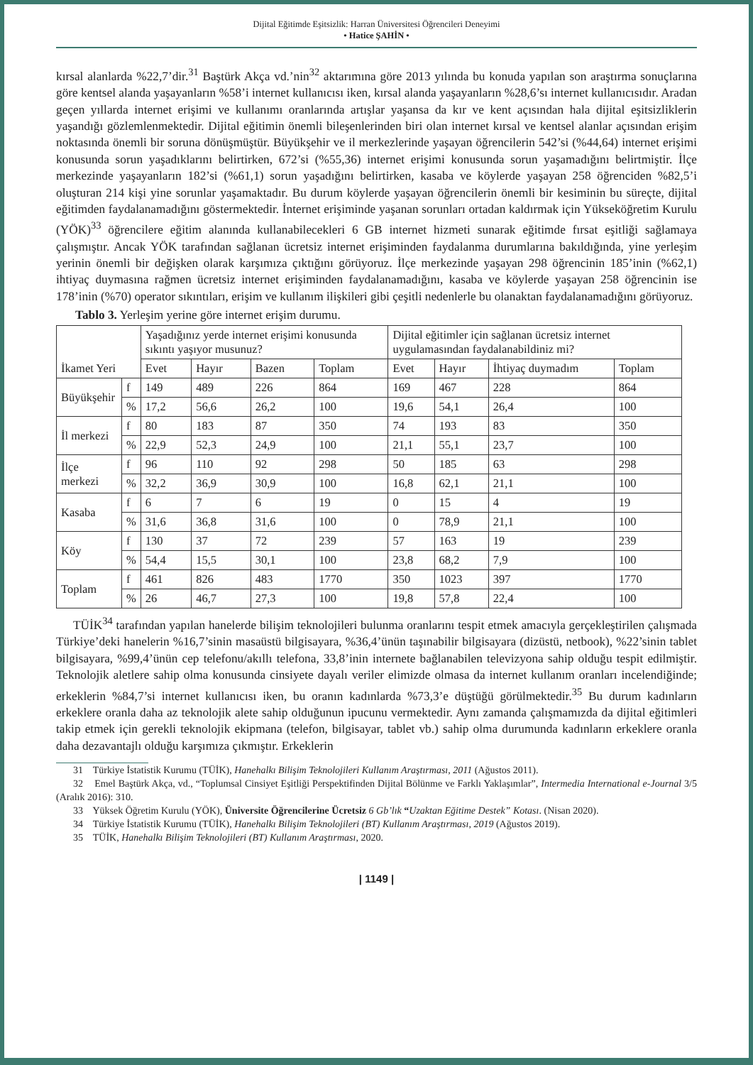Dijital Eğitimde Eşitsizlik: Harran Üniversitesi Öğrencileri Deneyimi
• Hatice ŞAHİN •
kırsal alanlarda %22,7’dir.<sup>31</sup> Baştürk Akça vd.’nin<sup>32</sup> aktarımına göre 2013 yılında bu konuda yapılan son araştırma sonuçlarına göre kentsel alanda yaşayanların %58’i internet kullanıcısı iken, kırsal alanda yaşayanların %28,6’sı internet kullanıcısıdır. Aradan geçen yıllarda internet erişimi ve kullanımı oranlarında artışlar yaşansa da kır ve kent açısından hala dijital eşitsizliklerin yaşandığı gözlemlenmektedir. Dijital eğitimin önemli bileşenlerinden biri olan internet kırsal ve kentsel alanlar açısından erişim noktasında önemli bir soruna dönüşmüştür. Büyükşehir ve il merkezlerinde yaşayan öğrencilerin 542’si (%44,64) internet erişimi konusunda sorun yaşadıklarını belirtirken, 672’si (%55,36) internet erişimi konusunda sorun yaşamadığını belirtmiştir. İlçe merkezinde yaşayanların 182’si (%61,1) sorun yaşadığını belirtirken, kasaba ve köylerde yaşayan 258 öğrenciden %82,5’i oluşturan 214 kişi yine sorunlar yaşamaktadır. Bu durum köylerde yaşayan öğrencilerin önemli bir kesiminin bu süreçte, dijital eğitimden faydalanamadığını göstermektedir. İnternet erişiminde yaşanan sorunları ortadan kaldırmak için Yükseköğretim Kurulu (YÖK)<sup>33</sup> öğrencilere eğitim alanında kullanabilecekleri 6 GB internet hizmeti sunarak eğitimde fırsat eşitliği sağlamaya çalışmıştır. Ancak YÖK tarafından sağlanan ücretsiz internet erişiminden faydalanma durumlarına bakıldığında, yine yerleşim yerinin önemli bir değişken olarak karşımıza çıktığını görüyoruz. İlçe merkezinde yaşayan 298 öğrencinin 185’inin (%62,1) ihtiyaç duymasına rağmen ücretsiz internet erişiminden faydalanamadığını, kasaba ve köylerde yaşayan 258 öğrencinin ise 178’inin (%70) operator sıkıntıları, erişim ve kullanım ilişkileri gibi çeşitli nedenlerle bu olanaktan faydalanamadığını görüyoruz.
Tablo 3. Yerleşim yerine göre internet erişim durumu.
| İkamet Yeri | | Yaşadığınız yerde internet erişimi konusunda sıkıntı yaşıyor musunuz? | | | | Dijital eğitimler için sağlanan ücretsiz internet uygulamasından faydalanabildiniz mi? | | | |
| --- | --- | --- | --- | --- | --- | --- | --- | --- | --- |
| | | Evet | Hayır | Bazen | Toplam | Evet | Hayır | İhtiyaç duymadım | Toplam |
| Büyükşehir | f | 149 | 489 | 226 | 864 | 169 | 467 | 228 | 864 |
| | % | 17,2 | 56,6 | 26,2 | 100 | 19,6 | 54,1 | 26,4 | 100 |
| İl merkezi | f | 80 | 183 | 87 | 350 | 74 | 193 | 83 | 350 |
| | % | 22,9 | 52,3 | 24,9 | 100 | 21,1 | 55,1 | 23,7 | 100 |
| İlçe merkezi | f | 96 | 110 | 92 | 298 | 50 | 185 | 63 | 298 |
| | % | 32,2 | 36,9 | 30,9 | 100 | 16,8 | 62,1 | 21,1 | 100 |
| Kasaba | f | 6 | 7 | 6 | 19 | 0 | 15 | 4 | 19 |
| | % | 31,6 | 36,8 | 31,6 | 100 | 0 | 78,9 | 21,1 | 100 |
| Köy | f | 130 | 37 | 72 | 239 | 57 | 163 | 19 | 239 |
| | % | 54,4 | 15,5 | 30,1 | 100 | 23,8 | 68,2 | 7,9 | 100 |
| Toplam | f | 461 | 826 | 483 | 1770 | 350 | 1023 | 397 | 1770 |
| | % | 26 | 46,7 | 27,3 | 100 | 19,8 | 57,8 | 22,4 | 100 |
TÜİK<sup>34</sup> tarafından yapılan hanelerde bilişim teknolojileri bulunma oranlarını tespit etmek amacıyla gerçekleştirilen çalışmada Türkiye’deki hanelerin %16,7’sinin masaüstü bilgisayara, %36,4’ünün taşınabilir bilgisayara (dizüstü, netbook), %22’sinin tablet bilgisayara, %99,4’ünün cep telefonu/akıllı telefona, 33,8’inin internete bağlanabilen televizyona sahip olduğu tespit edilmiştir. Teknolojik aletlere sahip olma konusunda cinsiyete dayalı veriler elimizde olmasa da internet kullanım oranları incelendiğinde; erkeklerin %84,7’si internet kullanıcısı iken, bu oranın kadınlarda %73,3’e düştüğü görülmektedir.<sup>35</sup> Bu durum kadınların erkeklere oranla daha az teknolojik alete sahip olduğunun ipucunu vermektedir. Aynı zamanda çalışmamızda da dijital eğitimleri takip etmek için gerekli teknolojik ekipmana (telefon, bilgisayar, tablet vb.) sahip olma durumunda kadınların erkeklere oranla daha dezavantajlı olduğu karşımıza çıkmıştır. Erkeklerin
31 Türkiye İstatistik Kurumu (TÜİK), Hanehalkı Bilişim Teknolojileri Kullanım Araştırması, 2011 (Ağustos 2011).
32 Emel Baştürk Akça, vd., “Toplumsal Cinsiyet Eşitliği Perspektifinden Dijital Bölünme ve Farklı Yaklaşımlar”, Intermedia International e-Journal 3/5 (Aralık 2016): 310.
33 Yüksek Öğretim Kurulu (YÖK), Üniversite Öğrencilerine Ücretsiz 6 Gb’lık “Uzaktan Eğitime Destek” Kotası. (Nisan 2020).
34 Türkiye İstatistik Kurumu (TÜİK), Hanehalkı Bilişim Teknolojileri (BT) Kullanım Araştırması, 2019 (Ağustos 2019).
35 TÜİK, Hanehalkı Bilişim Teknolojileri (BT) Kullanım Araştırması, 2020.
| 1149 |